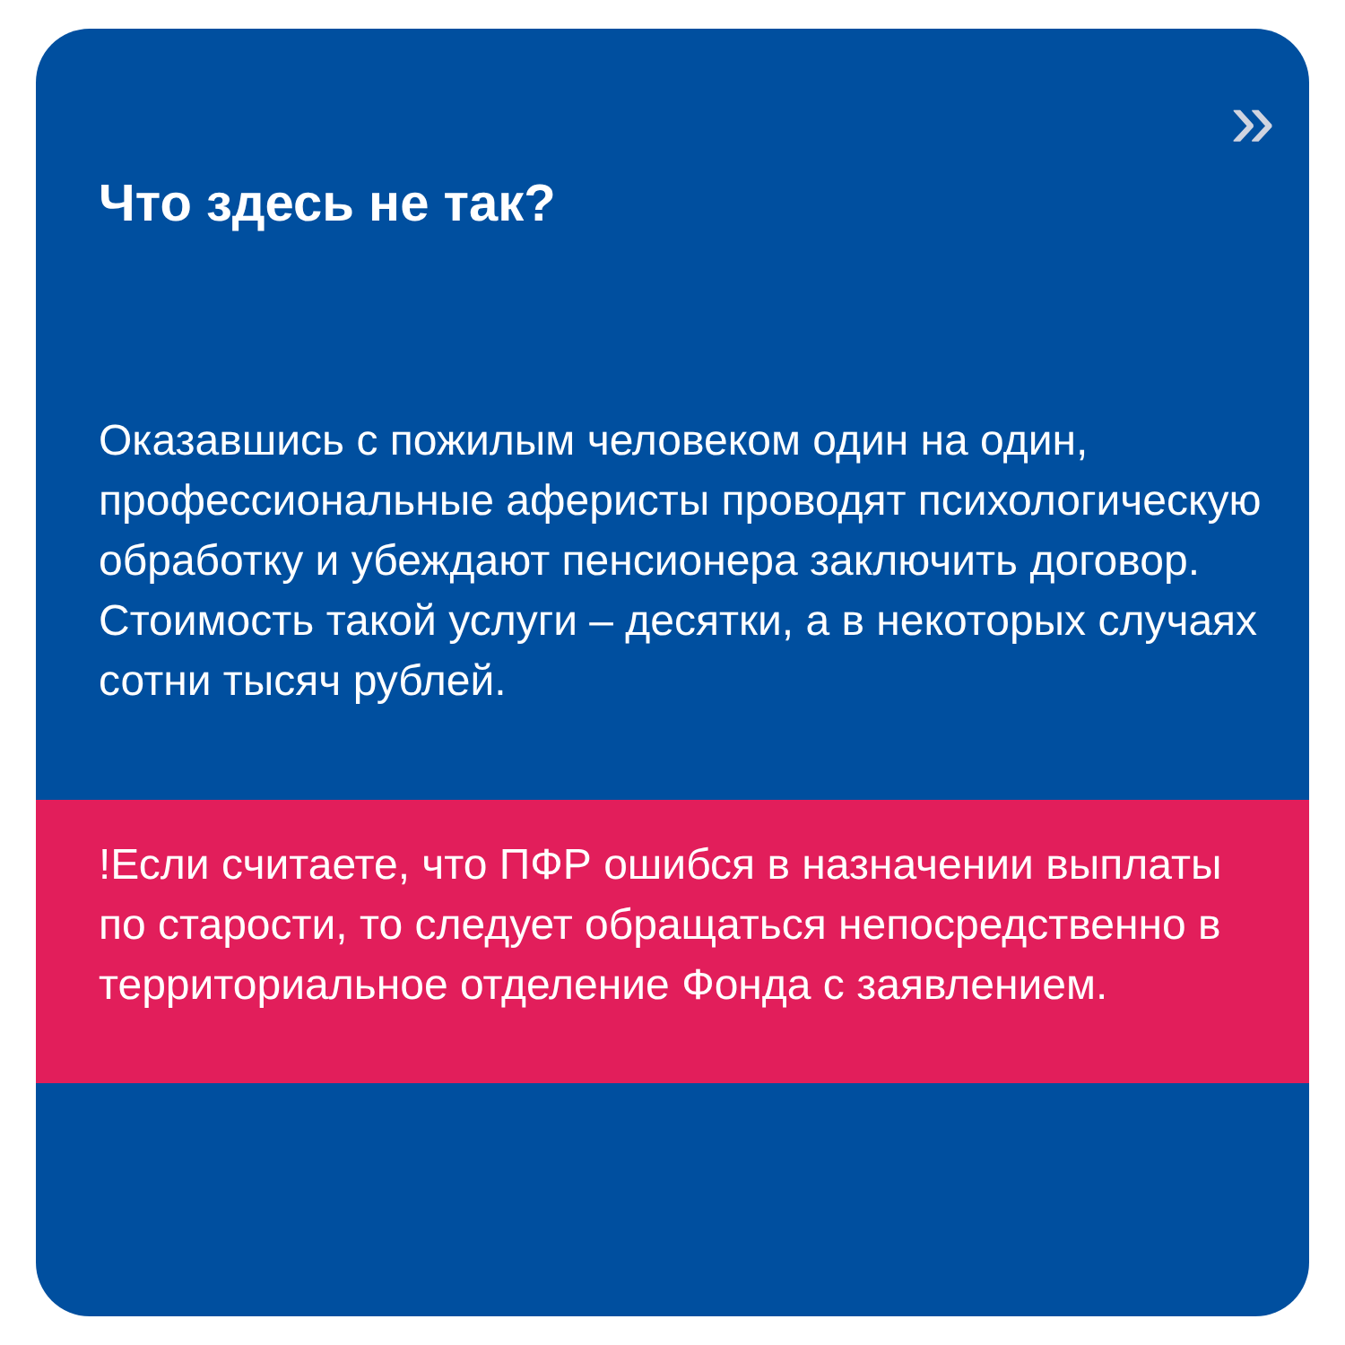»
Что здесь не так?
Оказавшись с пожилым человеком один на один, профессиональные аферисты проводят психологическую обработку и убеждают пенсионера заключить договор. Стоимость такой услуги – десятки, а в некоторых случаях сотни тысяч рублей.
!Если считаете, что ПФР ошибся в назначении выплаты по старости, то следует обращаться непосредственно в территориальное отделение Фонда с заявлением.